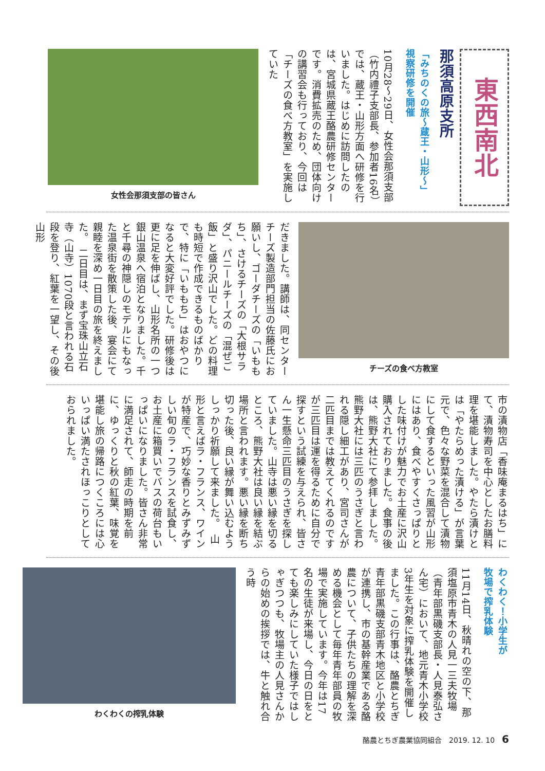東西南北
那須高原支所
「みちのくの旅～蔵王・山形～」
視察研修を開催
10月28～29日、女性会那須支部（竹内禮子支部長、参加者16名）では、蔵王・山形方面へ研修を行いました。はじめに訪問したのは、宮城県蔵王酪農研修センターです。消費拡売のため、団体向けの講習会も行っており、今回は「チーズの食べ方教室」を実施していた
女性会那須支部の皆さん
チーズの食べ方教室
だきました。講師は、同センターチーズ製造部門担当の佐藤氏にお願いし、ゴーダチーズの「いももち」、さけるチーズの「大根サラダ」、パニールチーズの「混ぜご飯」と盛り沢山でした。どの料理も時短で作成できるものばかりで、特に「いももち」はおやつになると大変好評でした。研修後は更に足を伸ばし、山形名所の一つ銀山温泉へ宿泊となりました。千と千尋の神隠しのモデルにもなった温泉街を散策した後、宴会にて親睦を深め一日目の旅を終えました。　二日目は、まず宝珠山立石寺（山寺）1070段と言われる石段を登り、紅葉を一望し、その後山形
市の漬物店「香味庵まるはち」にて、漬物寿司を中心としたお膳料理を堪能しました。やたら漬けとは「やたらめった漬ける」が言葉元で、色々な野菜を混合して漬物にして食するといった風習が山形にはあり、食べやすくさっぱりとした味付けが魅力でお土産に沢山購入されておりました。食事の後は、熊野大社にて参拝しました。熊野大社には三匹のうさぎと言われる隠し細工があり、宮司さんが二匹目までは教えてくれるのですが三匹目は運を得るために自分で探すという試練を与えられ、皆さん一生懸命三匹目のうさぎを探していました。山寺は悪い縁を切るところ、熊野大社は良い縁を結ぶ場所と言われます。悪い縁を断ち切った後、良い縁が舞い込むようしっかり祈願して来ました。　山形と言えばラ・フランス、ワインが特産で、巧妙な香りとみずみずしい旬のラ・フランスを試食し、お土産に箱買いでバスの荷台もいっぱいになりました。皆さん非常に満足されて、師走の時期を前に、ゆっくりと秋の紅葉、味覚を堪能し旅の帰路につくころには心いっぱい満たされほっこりとしておられました。
わくわく！小学生が
牧場で搾乳体験
11月14日、秋晴れの空の下、那須塩原市青木の人見一三夫牧場（青年部黒磯支部長・人見泰弘さん宅）において、地元青木小学校3年生を対象に搾乳体験を開催しました。この行事は、酪農とちぎ青年部黒磯支部青木地区と小学校が連携し、市の基幹産業である酪農について、子供たちの理解を深める機会として毎年青年部員の牧場で実施しています。今年は17名の生徒が来場し、今日の日をとても楽しみにしていた様子ではしゃぎつつも、牧場主の人見さんからの始めの挨拶では、牛と触れ合う時
わくわくの搾乳体験
酪農とちぎ農業協同組合　2019. 12. 10　6